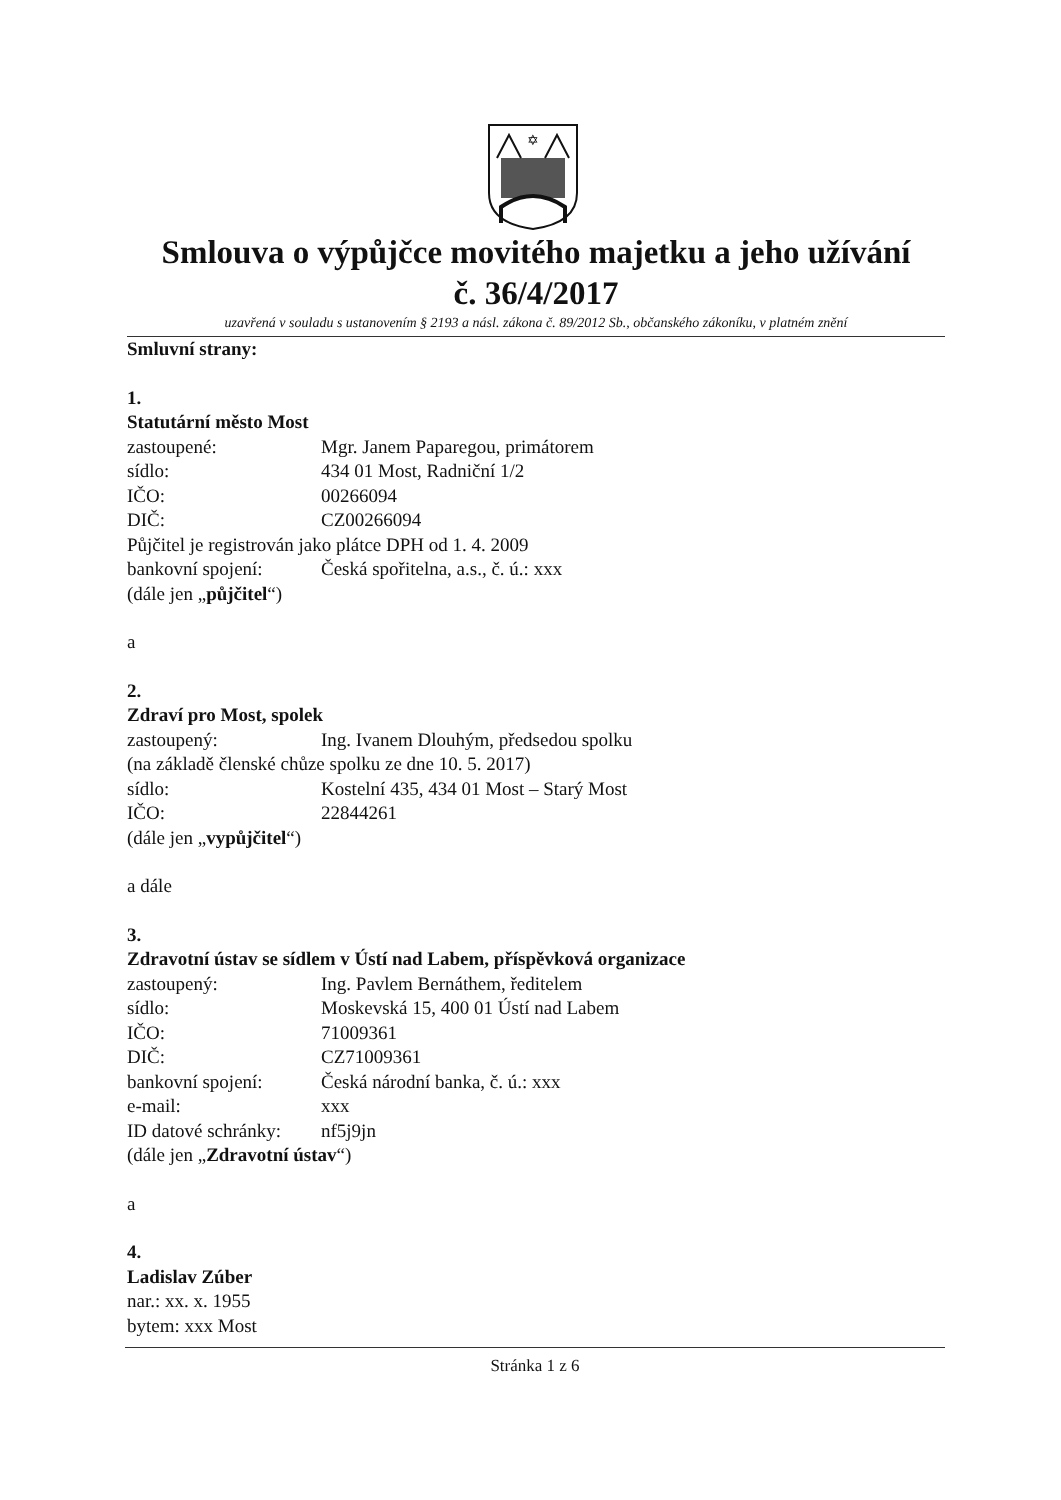✡
Smlouva o výpůjčce movitého majetku a jeho užívání
č. 36/4/2017
uzavřená v souladu s ustanovením § 2193 a násl. zákona č. 89/2012 Sb., občanského zákoníku, v platném znění
Smluvní strany:
1.
Statutární město Most
zastoupené: Mgr. Janem Paparegou, primátorem
sídlo: 434 01 Most, Radniční 1/2
IČO: 00266094
DIČ: CZ00266094
Půjčitel je registrován jako plátce DPH od 1. 4. 2009
bankovní spojení: Česká spořitelna, a.s., č. ú.: xxx
(dále jen „půjčitel“)
a
2.
Zdraví pro Most, spolek
zastoupený: Ing. Ivanem Dlouhým, předsedou spolku
(na základě členské chůze spolku ze dne 10. 5. 2017)
sídlo: Kostelní 435, 434 01 Most – Starý Most
IČO: 22844261
(dále jen „vypůjčitel“)
a dále
3.
Zdravotní ústav se sídlem v Ústí nad Labem, příspěvková organizace
zastoupený: Ing. Pavlem Bernáthem, ředitelem
sídlo: Moskevská 15, 400 01 Ústí nad Labem
IČO: 71009361
DIČ: CZ71009361
bankovní spojení: Česká národní banka, č. ú.: xxx
e-mail: xxx
ID datové schránky: nf5j9jn
(dále jen „Zdravotní ústav“)
a
4.
Ladislav Zúber
nar.: xx. x. 1955
bytem: xxx Most
Stránka 1 z 6